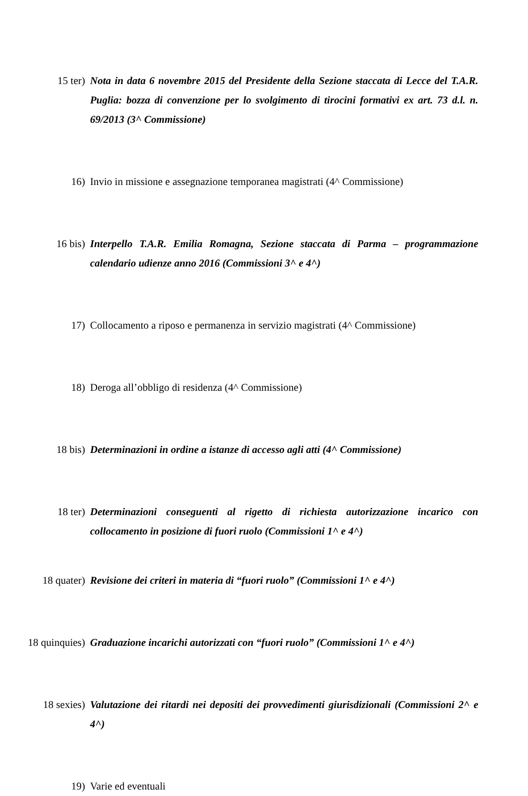15 ter) Nota in data 6 novembre 2015 del Presidente della Sezione staccata di Lecce del T.A.R. Puglia: bozza di convenzione per lo svolgimento di tirocini formativi ex art. 73 d.l. n. 69/2013 (3^ Commissione)
16) Invio in missione e assegnazione temporanea magistrati (4^ Commissione)
16 bis) Interpello T.A.R. Emilia Romagna, Sezione staccata di Parma – programmazione calendario udienze anno 2016 (Commissioni 3^ e 4^)
17) Collocamento a riposo e permanenza in servizio magistrati (4^ Commissione)
18) Deroga all’obbligo di residenza (4^ Commissione)
18 bis) Determinazioni in ordine a istanze di accesso agli atti (4^ Commissione)
18 ter) Determinazioni conseguenti al rigetto di richiesta autorizzazione incarico con collocamento in posizione di fuori ruolo (Commissioni 1^ e 4^)
18 quater) Revisione dei criteri in materia di “fuori ruolo” (Commissioni 1^ e 4^)
18 quinquies) Graduazione incarichi autorizzati con “fuori ruolo” (Commissioni 1^ e 4^)
18 sexies) Valutazione dei ritardi nei depositi dei provvedimenti giurisdizionali (Commissioni 2^ e 4^)
19) Varie ed eventuali